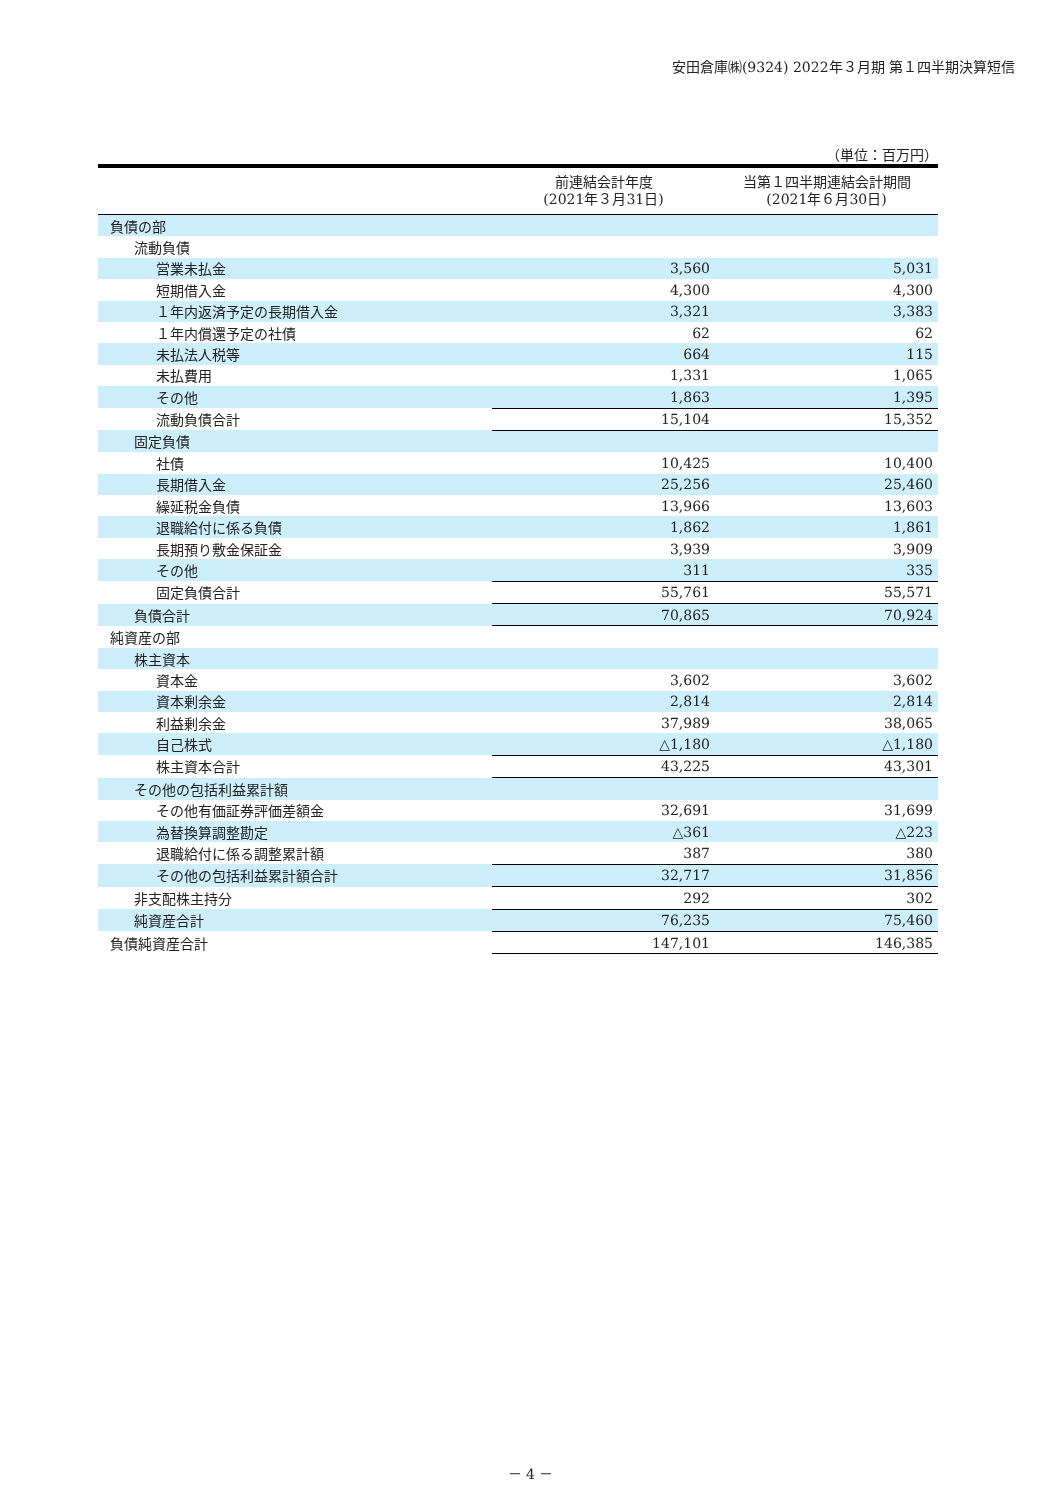安田倉庫㈱(9324) 2022年３月期 第１四半期決算短信
（単位：百万円）
| | 前連結会計年度 (2021年３月31日) | 当第１四半期連結会計期間 (2021年６月30日) |
| --- | --- | --- |
| 負債の部 | | |
| 流動負債 | | |
| 営業未払金 | 3,560 | 5,031 |
| 短期借入金 | 4,300 | 4,300 |
| １年内返済予定の長期借入金 | 3,321 | 3,383 |
| １年内償還予定の社債 | 62 | 62 |
| 未払法人税等 | 664 | 115 |
| 未払費用 | 1,331 | 1,065 |
| その他 | 1,863 | 1,395 |
| 流動負債合計 | 15,104 | 15,352 |
| 固定負債 | | |
| 社債 | 10,425 | 10,400 |
| 長期借入金 | 25,256 | 25,460 |
| 繰延税金負債 | 13,966 | 13,603 |
| 退職給付に係る負債 | 1,862 | 1,861 |
| 長期預り敷金保証金 | 3,939 | 3,909 |
| その他 | 311 | 335 |
| 固定負債合計 | 55,761 | 55,571 |
| 負債合計 | 70,865 | 70,924 |
| 純資産の部 | | |
| 株主資本 | | |
| 資本金 | 3,602 | 3,602 |
| 資本剰余金 | 2,814 | 2,814 |
| 利益剰余金 | 37,989 | 38,065 |
| 自己株式 | △1,180 | △1,180 |
| 株主資本合計 | 43,225 | 43,301 |
| その他の包括利益累計額 | | |
| その他有価証券評価差額金 | 32,691 | 31,699 |
| 為替換算調整勘定 | △361 | △223 |
| 退職給付に係る調整累計額 | 387 | 380 |
| その他の包括利益累計額合計 | 32,717 | 31,856 |
| 非支配株主持分 | 292 | 302 |
| 純資産合計 | 76,235 | 75,460 |
| 負債純資産合計 | 147,101 | 146,385 |
－ 4 －